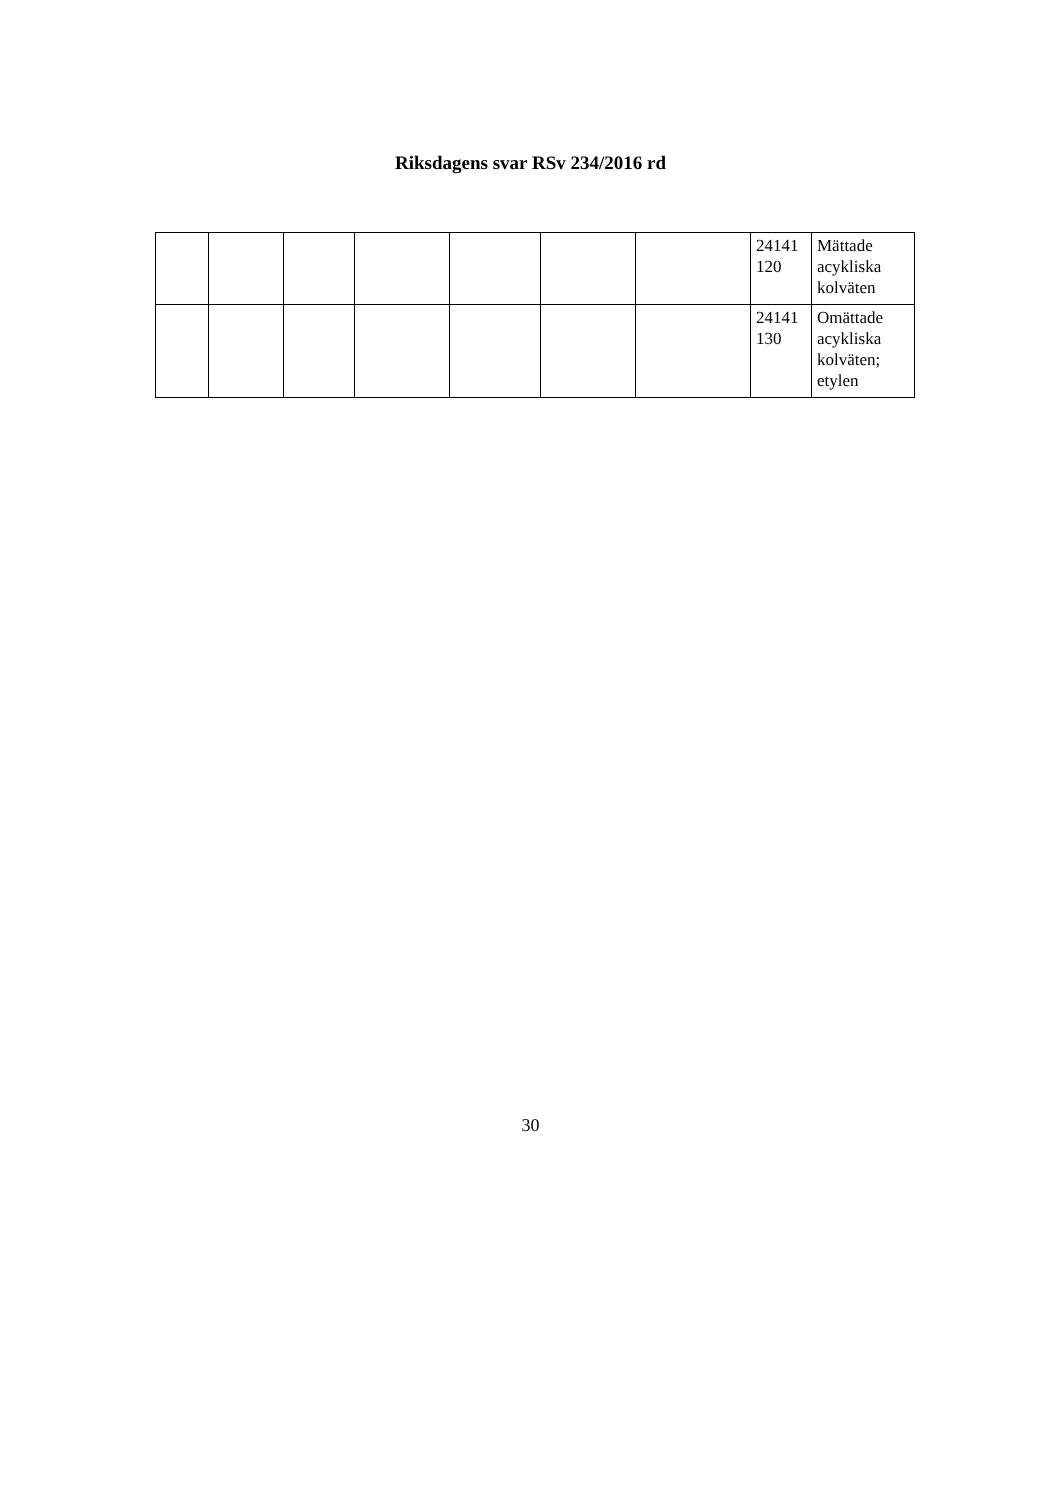Riksdagens svar RSv 234/2016 rd
| | | | | | | | 24141 120 | Mättade acykliska kolväten |
| | | | | | | | 24141 130 | Omättade acykliska kolväten; etylen |
30